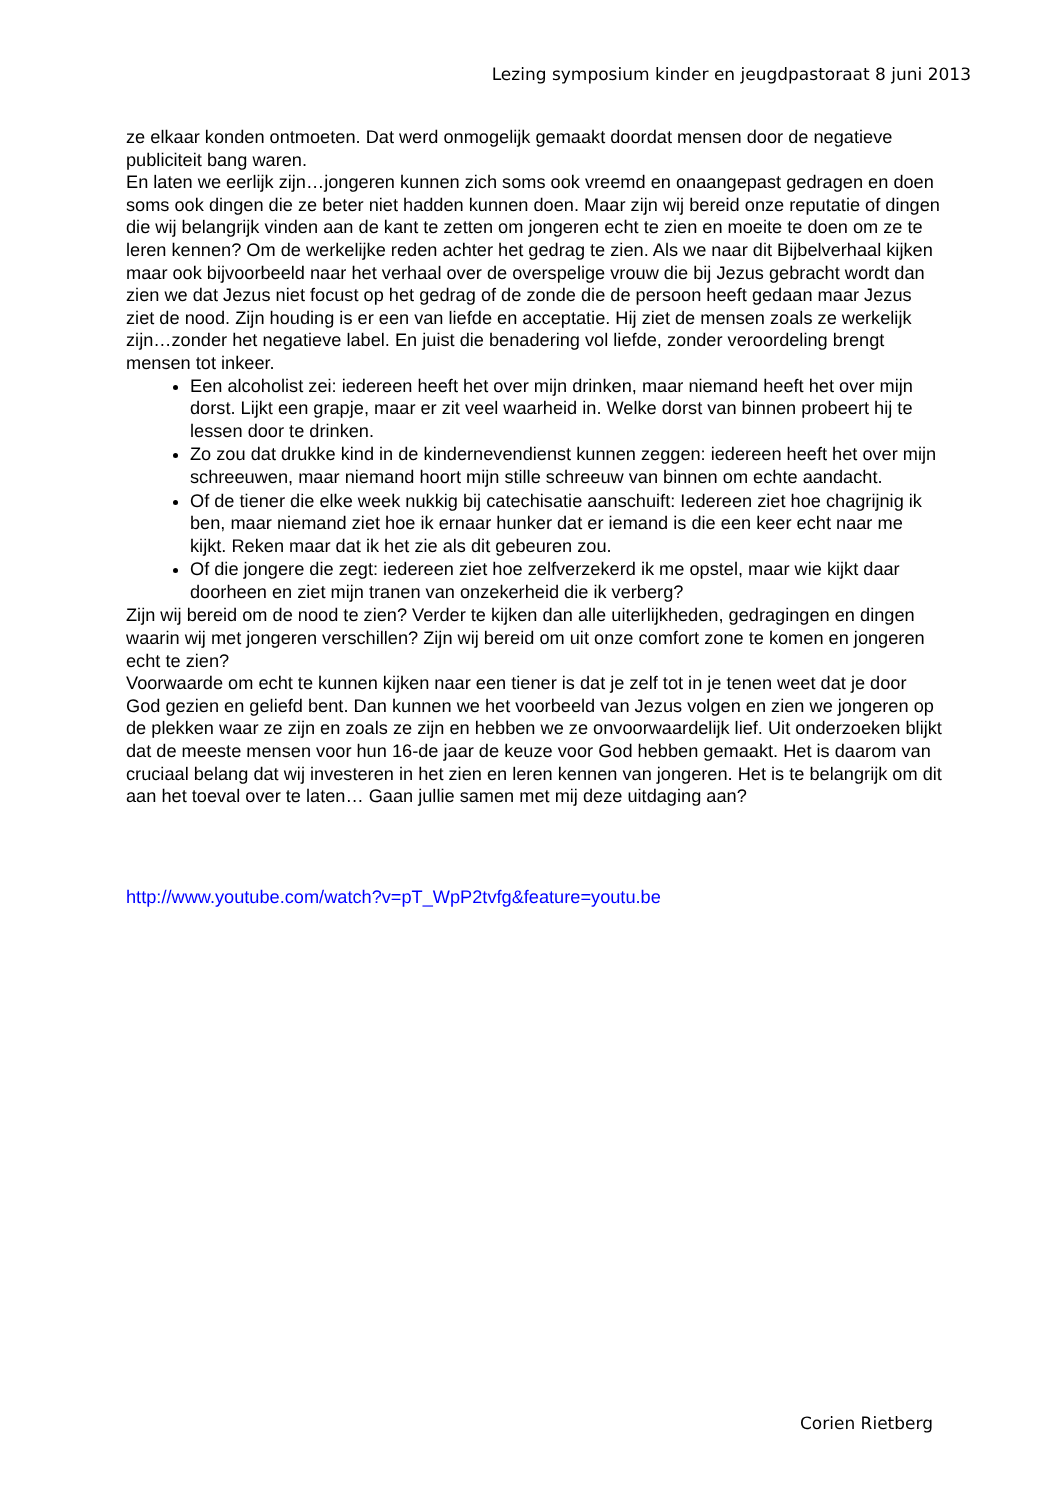Lezing symposium kinder en jeugdpastoraat 8 juni 2013
ze elkaar konden ontmoeten. Dat werd onmogelijk gemaakt doordat mensen door de negatieve publiciteit bang waren.
En laten we eerlijk zijn…jongeren kunnen zich soms ook vreemd en onaangepast gedragen en doen soms ook dingen die ze beter niet hadden kunnen doen. Maar zijn wij bereid onze reputatie of dingen die wij belangrijk vinden aan de kant te zetten om jongeren echt te zien en moeite te doen om ze te leren kennen? Om de werkelijke reden achter het gedrag te zien. Als we naar dit Bijbelverhaal kijken maar ook bijvoorbeeld naar het verhaal over de overspelige vrouw die bij Jezus gebracht wordt dan zien we dat Jezus niet focust op het gedrag of de zonde die de persoon heeft gedaan maar Jezus ziet de nood. Zijn houding is er een van liefde en acceptatie. Hij ziet de mensen zoals ze werkelijk zijn…zonder het negatieve label. En juist die benadering vol liefde, zonder veroordeling brengt mensen tot inkeer.
Een alcoholist zei: iedereen heeft het over mijn drinken, maar niemand heeft het over mijn dorst. Lijkt een grapje, maar er zit veel waarheid in. Welke dorst van binnen probeert hij te lessen door te drinken.
Zo zou dat drukke kind in de kindernevendienst kunnen zeggen: iedereen heeft het over mijn schreeuwen, maar niemand hoort mijn stille schreeuw van binnen om echte aandacht.
Of de tiener die elke week nukkig bij catechisatie aanschuift: Iedereen ziet hoe chagrijnig ik ben, maar niemand ziet hoe ik ernaar hunker dat er iemand is die een keer echt naar me kijkt. Reken maar dat ik het zie als dit gebeuren zou.
Of die jongere die zegt: iedereen ziet hoe zelfverzekerd ik me opstel, maar wie kijkt daar doorheen en ziet mijn tranen van onzekerheid die ik verberg?
Zijn wij bereid om de nood te zien? Verder te kijken dan alle uiterlijkheden, gedragingen en dingen waarin wij met jongeren verschillen? Zijn wij bereid om uit onze comfort zone te komen en jongeren echt te zien?
Voorwaarde om echt te kunnen kijken naar een tiener is dat je zelf tot in je tenen weet dat je door God gezien en geliefd bent. Dan kunnen we het voorbeeld van Jezus volgen en zien we jongeren op de plekken waar ze zijn en zoals ze zijn en hebben we ze onvoorwaardelijk lief. Uit onderzoeken blijkt dat de meeste mensen voor hun 16-de jaar de keuze voor God hebben gemaakt. Het is daarom van cruciaal belang dat wij investeren in het zien en leren kennen van jongeren. Het is te belangrijk om dit aan het toeval over te laten… Gaan jullie samen met mij deze uitdaging aan?
http://www.youtube.com/watch?v=pT_WpP2tvfg&feature=youtu.be
Corien Rietberg